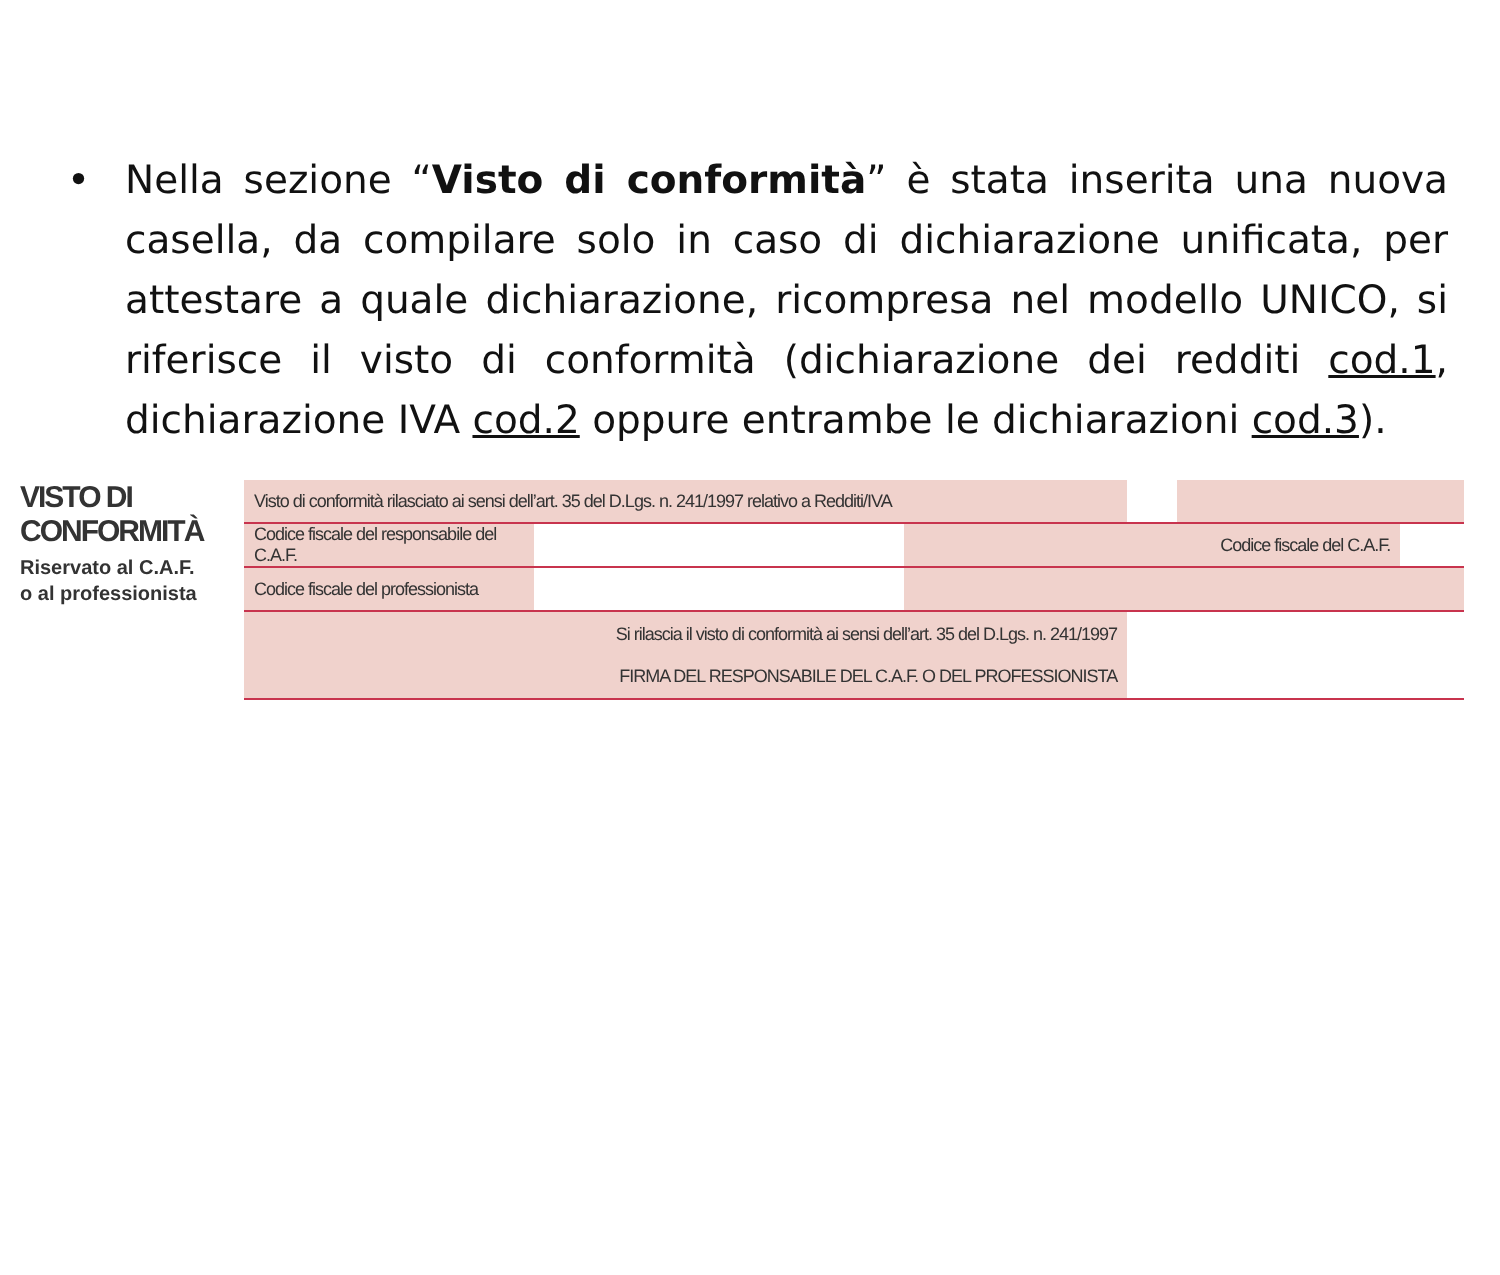• Nella sezione “Visto di conformità” è stata inserita una nuova casella, da compilare solo in caso di dichiarazione unificata, per attestare a quale dichiarazione, ricompresa nel modello UNICO, si riferisce il visto di conformità (dichiarazione dei redditi cod.1, dichiarazione IVA cod.2 oppure entrambe le dichiarazioni cod.3).
VISTO DI
CONFORMITÀ
Riservato al C.A.F.
o al professionista
| Visto di conformità rilasciato ai sensi dell’art. 35 del D.Lgs. n. 241/1997 relativo a Redditi/IVA | | | | | |
| Codice fiscale del responsabile del C.A.F. | | Codice fiscale del C.A.F. | | | |
| Codice fiscale del professionista | | | | | |
| Si rilascia il visto di conformità ai sensi dell’art. 35 del D.Lgs. n. 241/1997 FIRMA DEL RESPONSABILE DEL C.A.F. O DEL PROFESSIONISTA | | | | | |